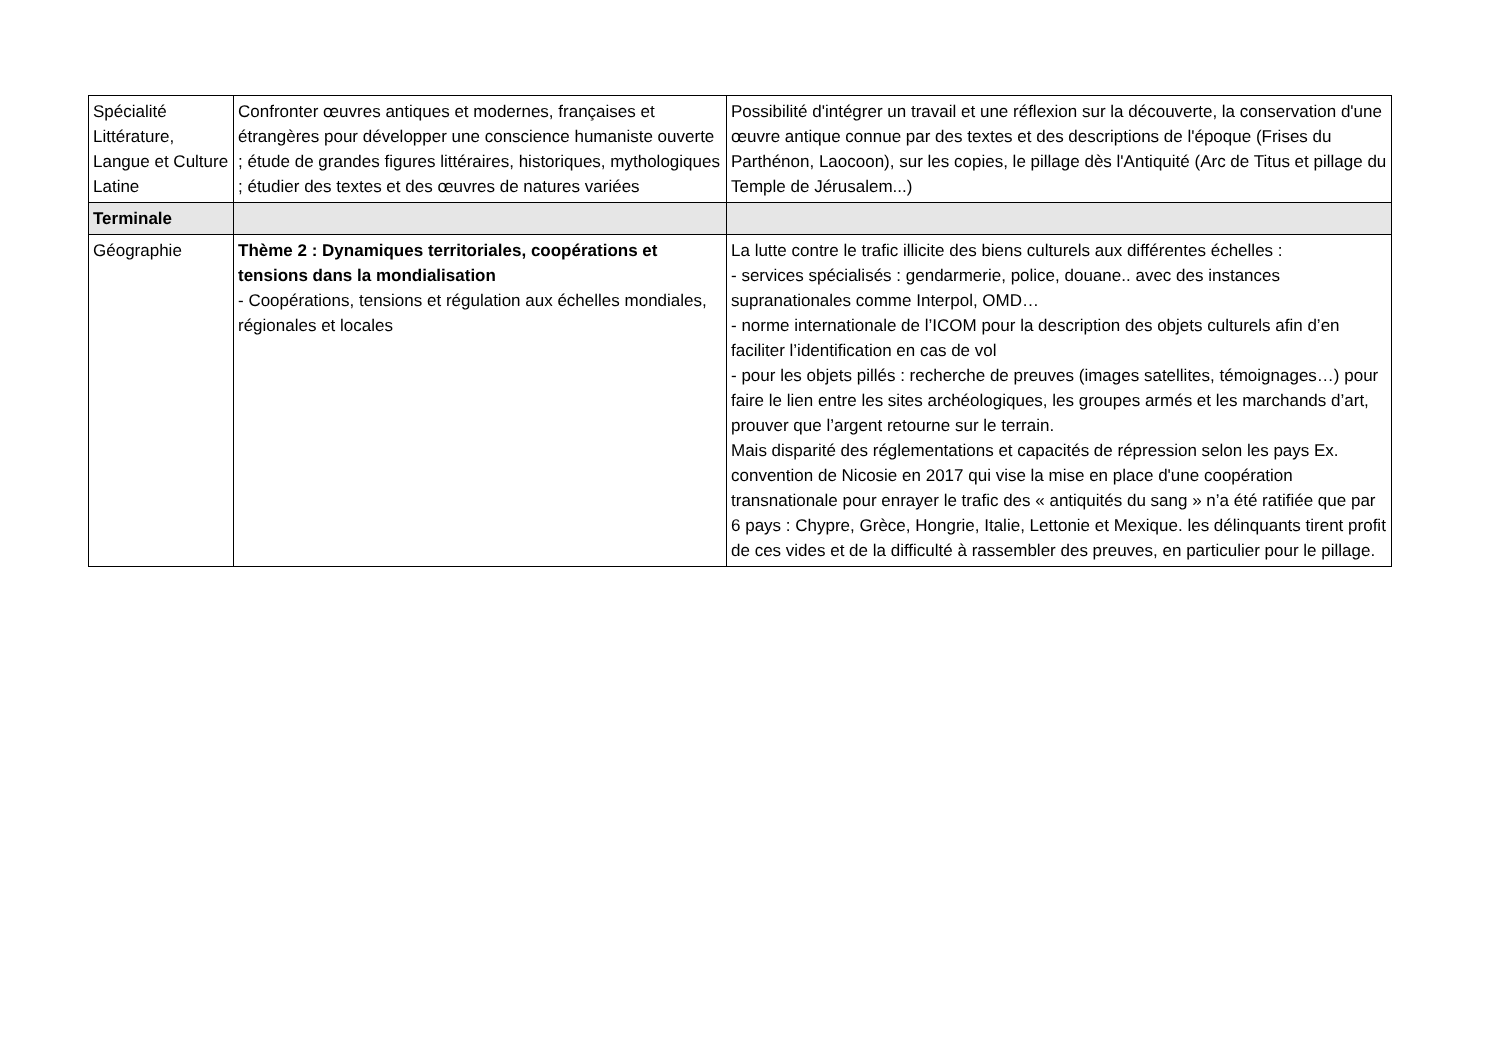| Spécialité Littérature, Langue et Culture Latine | Confronter œuvres antiques et modernes, françaises et étrangères pour développer une conscience humaniste ouverte ; étude de grandes figures littéraires, historiques, mythologiques ; étudier des textes et des œuvres de natures variées | Possibilité d'intégrer un travail et une réflexion sur la découverte, la conservation d'une œuvre antique connue par des textes et des descriptions de l'époque (Frises du Parthénon, Laocoon), sur les copies, le pillage dès l'Antiquité (Arc de Titus et pillage du Temple de Jérusalem...) |
| Terminale | | |
| Géographie | Thème 2 : Dynamiques territoriales, coopérations et tensions dans la mondialisation - Coopérations, tensions et régulation aux échelles mondiales, régionales et locales | La lutte contre le trafic illicite des biens culturels aux différentes échelles : - services spécialisés : gendarmerie, police, douane.. avec des instances supranationales comme Interpol, OMD… - norme internationale de l’ICOM pour la description des objets culturels afin d’en faciliter l’identification en cas de vol - pour les objets pillés : recherche de preuves (images satellites, témoignages…) pour faire le lien entre les sites archéologiques, les groupes armés et les marchands d’art, prouver que l’argent retourne sur le terrain. Mais disparité des réglementations et capacités de répression selon les pays Ex. convention de Nicosie en 2017 qui vise la mise en place d'une coopération transnationale pour enrayer le trafic des « antiquités du sang » n’a été ratifiée que par 6 pays : Chypre, Grèce, Hongrie, Italie, Lettonie et Mexique. les délinquants tirent profit de ces vides et de la difficulté à rassembler des preuves, en particulier pour le pillage. |